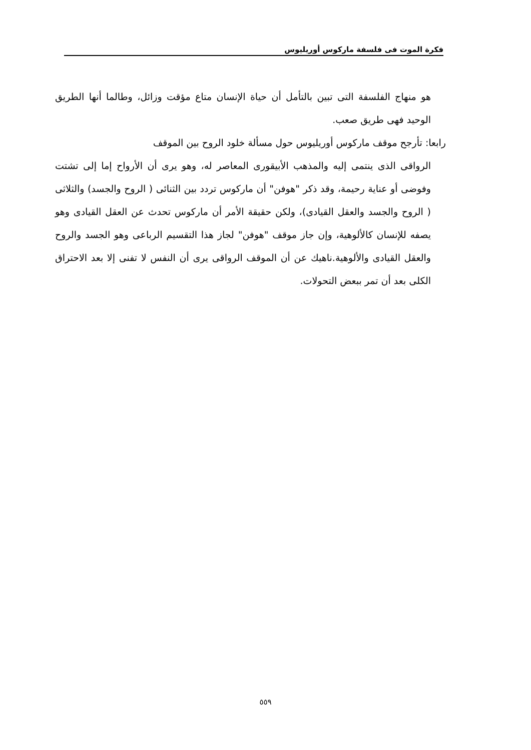فكرة الموت فى فلسفة ماركوس أوريليوس
هو منهاج الفلسفة التى تبين بالتأمل أن حياة الإنسان متاع مؤقت وزائل، وطالما أنها الطريق الوحيد فهى طريق صعب.
رابعا: تأرجح موقف ماركوس أوريليوس حول مسألة خلود الروح بين الموقف
الرواقى الذى ينتمى إليه والمذهب الأبيقورى المعاصر له، وهو يرى أن الأرواح إما إلى تشتت وفوضى أو عناية رحيمة، وقد ذكر "هوفن" أن ماركوس تردد بين الثنائى ( الروح والجسد) والثلاثى ( الروح والجسد والعقل القيادى)، ولكن حقيقة الأمر أن ماركوس تحدث عن العقل القيادى وهو يصفه للإنسان كالألوهية، وإن جاز موقف "هوفن" لجاز هذا التقسيم الرباعى وهو الجسد والروح والعقل القيادى والألوهية.ناهيك عن أن الموقف الرواقى يرى أن النفس لا تفنى إلا بعد الاحتراق الكلى بعد أن تمر ببعض التحولات.
٥٥٩